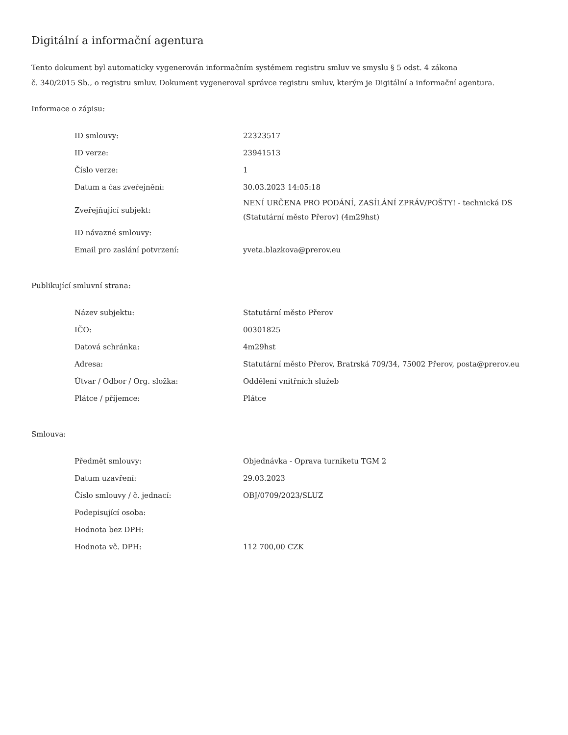Digitální a informační agentura
Tento dokument byl automaticky vygenerován informačním systémem registru smluv ve smyslu § 5 odst. 4 zákona
č. 340/2015 Sb., o registru smluv. Dokument vygeneroval správce registru smluv, kterým je Digitální a informační agentura.
Informace o zápisu:
| ID smlouvy: | 22323517 |
| ID verze: | 23941513 |
| Číslo verze: | 1 |
| Datum a čas zveřejnění: | 30.03.2023 14:05:18 |
| Zveřejňující subjekt: | NENÍ URČENA PRO PODÁNÍ, ZASÍLÁNÍ ZPRÁV/POŠTY! - technická DS (Statutární město Přerov) (4m29hst) |
| ID návazné smlouvy: | |
| Email pro zaslání potvrzení: | yveta.blazkova@prerov.eu |
Publikující smluvní strana:
| Název subjektu: | Statutární město Přerov |
| IČO: | 00301825 |
| Datová schránka: | 4m29hst |
| Adresa: | Statutární město Přerov, Bratrská 709/34, 75002 Přerov, posta@prerov.eu |
| Útvar / Odbor / Org. složka: | Oddělení vnitřních služeb |
| Plátce / příjemce: | Plátce |
Smlouva:
| Předmět smlouvy: | Objednávka - Oprava turniketu TGM 2 |
| Datum uzavření: | 29.03.2023 |
| Číslo smlouvy / č. jednací: | OBJ/0709/2023/SLUZ |
| Podepisující osoba: | |
| Hodnota bez DPH: | |
| Hodnota vč. DPH: | 112 700,00 CZK |